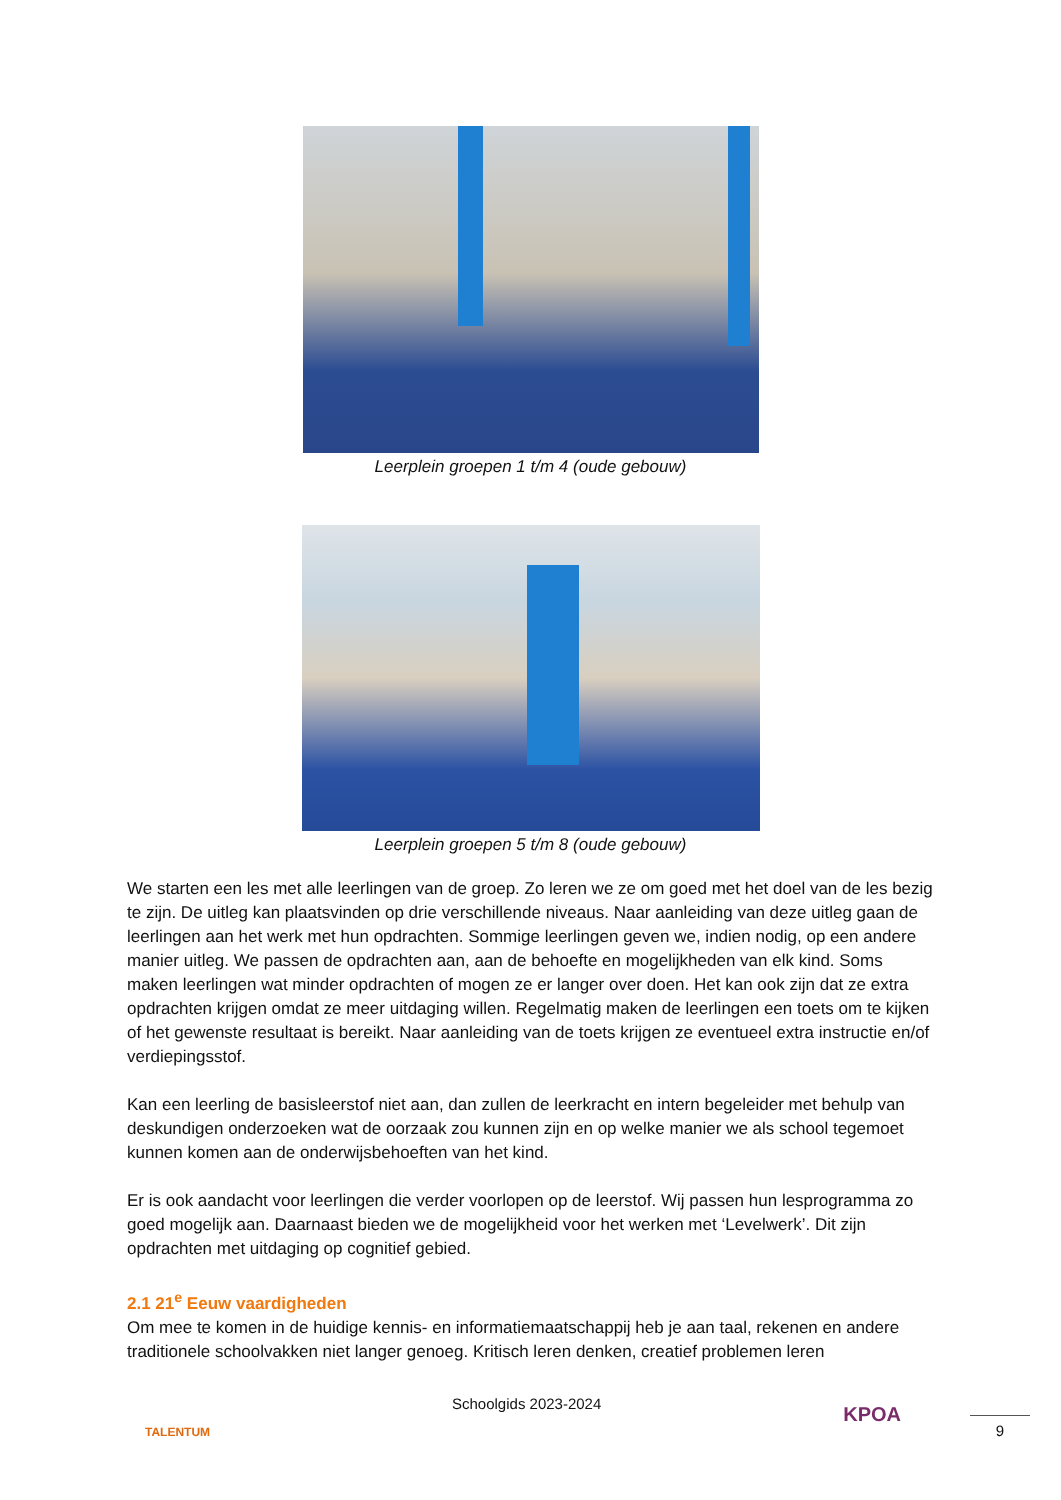Leerplein groepen 1 t/m 4 (oude gebouw)
Leerplein groepen 5 t/m 8 (oude gebouw)
We starten een les met alle leerlingen van de groep. Zo leren we ze om goed met het doel van de les bezig te zijn. De uitleg kan plaatsvinden op drie verschillende niveaus. Naar aanleiding van deze uitleg gaan de leerlingen aan het werk met hun opdrachten. Sommige leerlingen geven we, indien nodig, op een andere manier uitleg. We passen de opdrachten aan, aan de behoefte en mogelijkheden van elk kind. Soms maken leerlingen wat minder opdrachten of mogen ze er langer over doen. Het kan ook zijn dat ze extra opdrachten krijgen omdat ze meer uitdaging willen. Regelmatig maken de leerlingen een toets om te kijken of het gewenste resultaat is bereikt. Naar aanleiding van de toets krijgen ze eventueel extra instructie en/of verdiepingsstof.
Kan een leerling de basisleerstof niet aan, dan zullen de leerkracht en intern begeleider met behulp van deskundigen onderzoeken wat de oorzaak zou kunnen zijn en op welke manier we als school tegemoet kunnen komen aan de onderwijsbehoeften van het kind.
Er is ook aandacht voor leerlingen die verder voorlopen op de leerstof. Wij passen hun lesprogramma zo goed mogelijk aan. Daarnaast bieden we de mogelijkheid voor het werken met ‘Levelwerk’. Dit zijn opdrachten met uitdaging op cognitief gebied.
2.1 21<sup>e</sup> Eeuw vaardigheden
Om mee te komen in de huidige kennis- en informatiemaatschappij heb je aan taal, rekenen en andere traditionele schoolvakken niet langer genoeg. Kritisch leren denken, creatief problemen leren
TALENTUM
Schoolgids 2023-2024
KPOA
9